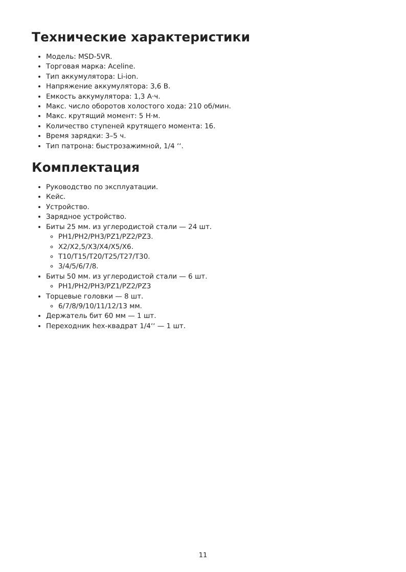Технические характеристики
Модель: MSD-5VR.
Торговая марка: Aceline.
Тип аккумулятора: Li-ion.
Напряжение аккумулятора: 3,6 В.
Емкость аккумулятора: 1,3 А·ч.
Макс. число оборотов холостого хода: 210 об/мин.
Макс. крутящий момент: 5 Н·м.
Количество ступеней крутящего момента: 16.
Время зарядки: 3–5 ч.
Тип патрона: быстрозажимной, 1/4 ʻʻ.
Комплектация
Руководство по эксплуатации.
Кейс.
Устройство.
Зарядное устройство.
Биты 25 мм. из углеродистой стали — 24 шт.
PH1/PH2/PH3/PZ1/PZ2/PZ3.
X2/X2,5/X3/X4/X5/X6.
T10/T15/T20/T25/T27/T30.
3/4/5/6/7/8.
Биты 50 мм. из углеродистой стали — 6 шт.
PH1/PH2/PH3/PZ1/PZ2/PZ3
Торцевые головки — 8 шт.
6/7/8/9/10/11/12/13 мм.
Держатель бит 60 мм — 1 шт.
Переходник hex-квадрат 1/4ʻʻ — 1 шт.
11